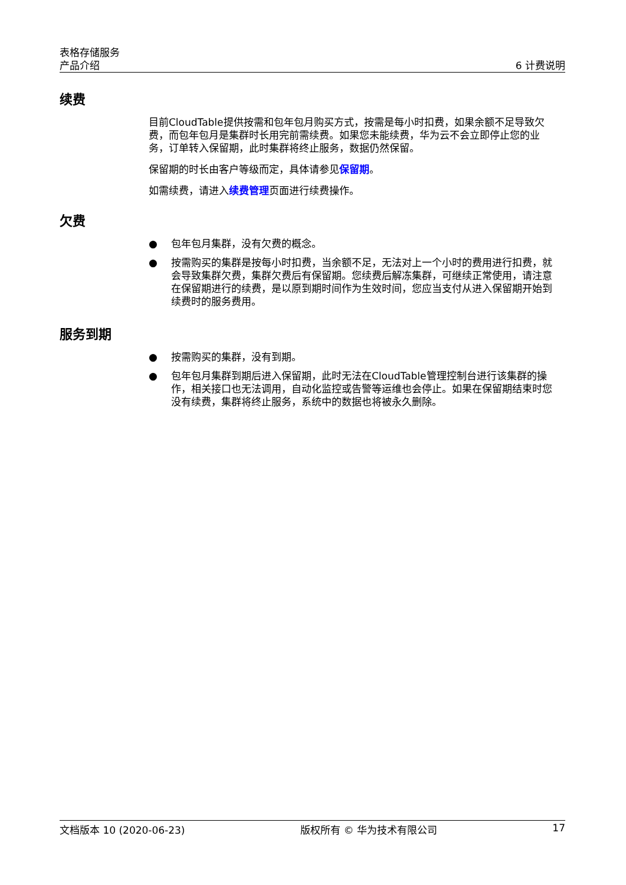表格存储服务
产品介绍
6 计费说明
续费
目前CloudTable提供按需和包年包月购买方式，按需是每小时扣费，如果余额不足导致欠费，而包年包月是集群时长用完前需续费。如果您未能续费，华为云不会立即停止您的业务，订单转入保留期，此时集群将终止服务，数据仍然保留。
保留期的时长由客户等级而定，具体请参见保留期。
如需续费，请进入续费管理页面进行续费操作。
欠费
● 包年包月集群，没有欠费的概念。
● 按需购买的集群是按每小时扣费，当余额不足，无法对上一个小时的费用进行扣费，就会导致集群欠费，集群欠费后有保留期。您续费后解冻集群，可继续正常使用，请注意在保留期进行的续费，是以原到期时间作为生效时间，您应当支付从进入保留期开始到续费时的服务费用。
服务到期
● 按需购买的集群，没有到期。
● 包年包月集群到期后进入保留期，此时无法在CloudTable管理控制台进行该集群的操作，相关接口也无法调用，自动化监控或告警等运维也会停止。如果在保留期结束时您没有续费，集群将终止服务，系统中的数据也将被永久删除。
文档版本 10 (2020-06-23) 版权所有 © 华为技术有限公司 17